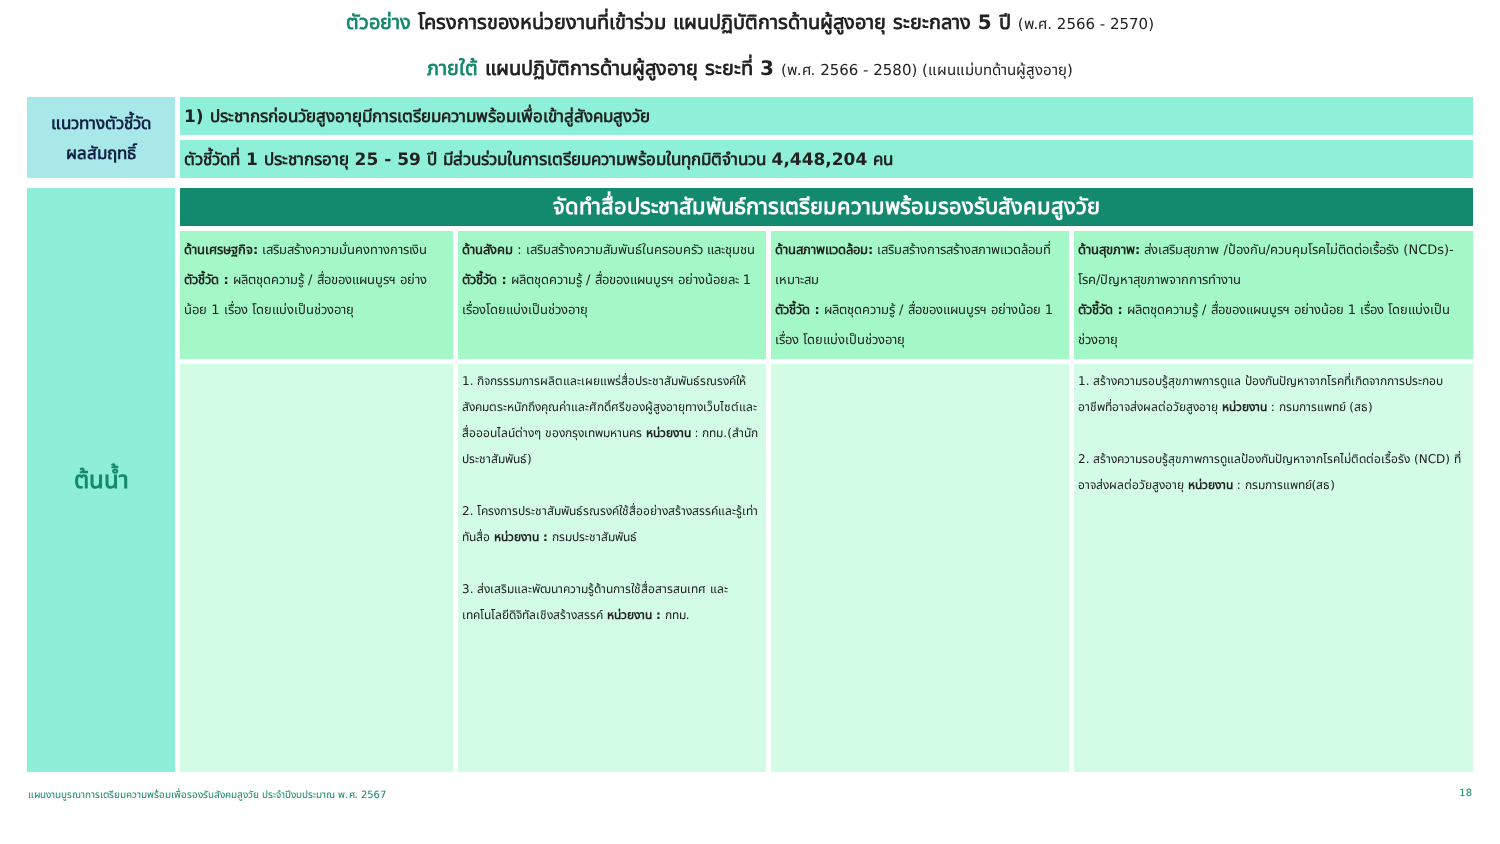ตัวอย่าง โครงการของหน่วยงานที่เข้าร่วม แผนปฏิบัติการด้านผู้สูงอายุ ระยะกลาง 5 ปี (พ.ศ. 2566 - 2570)
ภายใต้ แผนปฏิบัติการด้านผู้สูงอายุ ระยะที่ 3 (พ.ศ. 2566 - 2580) (แผนแม่บทด้านผู้สูงอายุ)
| แนวทางตัวชี้วัด ผลสัมฤทธิ์ | 1) ประชากรก่อนวัยสูงอายุมีการเตรียมความพร้อมเพื่อเข้าสู่สังคมสูงวัย |
| | ตัวชี้วัดที่ 1 ประชากรอายุ 25 - 59 ปี มีส่วนร่วมในการเตรียมความพร้อมในทุกมิติจำนวน 4,448,204 คน |
| ต้นน้ำ | จัดทำสื่อประชาสัมพันธ์การเตรียมความพร้อมรองรับสังคมสูงวัย | | | |
| | ด้านเศรษฐกิจ: เสริมสร้างความมั่นคงทางการเงิน ตัวชี้วัด : ผลิตชุดความรู้ / สื่อของแผนบูรฯ อย่างน้อย 1 เรื่อง โดยแบ่งเป็นช่วงอายุ | ด้านสังคม : เสริมสร้างความสัมพันธ์ในครอบครัว และชุมชน ตัวชี้วัด : ผลิตชุดความรู้ / สื่อของแผนบูรฯ อย่างน้อยละ 1 เรื่องโดยแบ่งเป็นช่วงอายุ | ด้านสภาพแวดล้อม: เสริมสร้างการสร้างสภาพแวดล้อมที่เหมาะสม ตัวชี้วัด : ผลิตชุดความรู้ / สื่อของแผนบูรฯ อย่างน้อย 1 เรื่อง โดยแบ่งเป็นช่วงอายุ | ด้านสุขภาพ: ส่งเสริมสุขภาพ /ป้องกัน/ควบคุมโรคไม่ติดต่อเรื้อรัง (NCDs)-โรค/ปัญหาสุขภาพจากการทำงาน ตัวชี้วัด : ผลิตชุดความรู้ / สื่อของแผนบูรฯ อย่างน้อย 1 เรื่อง โดยแบ่งเป็นช่วงอายุ |
| | | 1. กิจกรรรมการผลิตและเผยแพร่สื่อประชาสัมพันธ์รณรงค์ให้สังคมตระหนักถึงคุณค่าและศักดิ์ศรีของผู้สูงอายุทางเว็บไซต์และสื่อออนไลน์ต่างๆ ของกรุงเทพมหานคร หน่วยงาน : กทม.(สำนักประชาสัมพันธ์) 2. โครงการประชาสัมพันธ์รณรงค์ใช้สื่ออย่างสร้างสรรค์และรู้เท่าทันสื่อ หน่วยงาน : กรมประชาสัมพันธ์ 3. ส่งเสริมและพัฒนาความรู้ด้านการใช้สื่อสารสนเทศ และเทคโนโลยีดิจิทัลเชิงสร้างสรรค์ หน่วยงาน : กทม. | | 1. สร้างความรอบรู้สุขภาพการดูแล ป้องกันปัญหาจากโรคที่เกิดจากการประกอบอาชีพที่อาจส่งผลต่อวัยสูงอายุ หน่วยงาน : กรมการแพทย์ (สธ) 2. สร้างความรอบรู้สุขภาพการดูแลป้องกันปัญหาจากโรคไม่ติดต่อเรื้อรัง (NCD) ที่อาจส่งผลต่อวัยสูงอายุ หน่วยงาน : กรมการแพทย์(สธ) |
แผนงานบูรณาการเตรียมความพร้อมเพื่อรองรับสังคมสูงวัย ประจำปีงบประมาณ พ.ศ. 2567 18